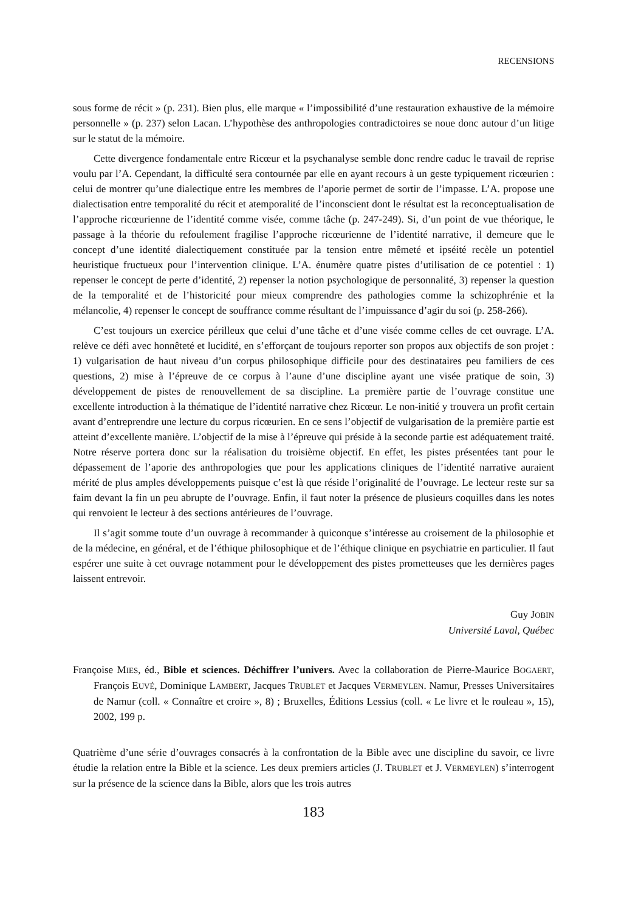RECENSIONS
sous forme de récit » (p. 231). Bien plus, elle marque « l’impossibilité d’une restauration exhaustive de la mémoire personnelle » (p. 237) selon Lacan. L’hypothèse des anthropologies contradictoires se noue donc autour d’un litige sur le statut de la mémoire.
Cette divergence fondamentale entre Ricœur et la psychanalyse semble donc rendre caduc le travail de reprise voulu par l’A. Cependant, la difficulté sera contournée par elle en ayant recours à un geste typiquement ricœurien : celui de montrer qu’une dialectique entre les membres de l’aporie permet de sortir de l’impasse. L’A. propose une dialectisation entre temporalité du récit et atemporalité de l’inconscient dont le résultat est la reconceptualisation de l’approche ricœurienne de l’identité comme visée, comme tâche (p. 247-249). Si, d’un point de vue théorique, le passage à la théorie du refoulement fragilise l’approche ricœurienne de l’identité narrative, il demeure que le concept d’une identité dialectiquement constituée par la tension entre mêmeté et ipséité recèle un potentiel heuristique fructueux pour l’intervention clinique. L’A. énumère quatre pistes d’utilisation de ce potentiel : 1) repenser le concept de perte d’identité, 2) repenser la notion psychologique de personnalité, 3) repenser la question de la temporalité et de l’historicité pour mieux comprendre des pathologies comme la schizophrénie et la mélancolie, 4) repenser le concept de souffrance comme résultant de l’impuissance d’agir du soi (p. 258-266).
C’est toujours un exercice périlleux que celui d’une tâche et d’une visée comme celles de cet ouvrage. L’A. relève ce défi avec honnêteté et lucidité, en s’efforçant de toujours reporter son propos aux objectifs de son projet : 1) vulgarisation de haut niveau d’un corpus philosophique difficile pour des destinataires peu familiers de ces questions, 2) mise à l’épreuve de ce corpus à l’aune d’une discipline ayant une visée pratique de soin, 3) développement de pistes de renouvellement de sa discipline. La première partie de l’ouvrage constitue une excellente introduction à la thématique de l’identité narrative chez Ricœur. Le non-initié y trouvera un profit certain avant d’entreprendre une lecture du corpus ricœurien. En ce sens l’objectif de vulgarisation de la première partie est atteint d’excellente manière. L’objectif de la mise à l’épreuve qui préside à la seconde partie est adéquatement traité. Notre réserve portera donc sur la réalisation du troisième objectif. En effet, les pistes présentées tant pour le dépassement de l’aporie des anthropologies que pour les applications cliniques de l’identité narrative auraient mérité de plus amples développements puisque c’est là que réside l’originalité de l’ouvrage. Le lecteur reste sur sa faim devant la fin un peu abrupte de l’ouvrage. Enfin, il faut noter la présence de plusieurs coquilles dans les notes qui renvoient le lecteur à des sections antérieures de l’ouvrage.
Il s’agit somme toute d’un ouvrage à recommander à quiconque s’intéresse au croisement de la philosophie et de la médecine, en général, et de l’éthique philosophique et de l’éthique clinique en psychiatrie en particulier. Il faut espérer une suite à cet ouvrage notamment pour le développement des pistes prometteuses que les dernières pages laissent entrevoir.
Guy JOBIN
Université Laval, Québec
Françoise MIES, éd., Bible et sciences. Déchiffrer l’univers. Avec la collaboration de Pierre-Maurice BOGAERT, François EUVÉ, Dominique LAMBERT, Jacques TRUBLET et Jacques VERMEYLEN. Namur, Presses Universitaires de Namur (coll. « Connaître et croire », 8) ; Bruxelles, Éditions Lessius (coll. « Le livre et le rouleau », 15), 2002, 199 p.
Quatrième d’une série d’ouvrages consacrés à la confrontation de la Bible avec une discipline du savoir, ce livre étudie la relation entre la Bible et la science. Les deux premiers articles (J. TRUBLET et J. VERMEYLEN) s’interrogent sur la présence de la science dans la Bible, alors que les trois autres
183